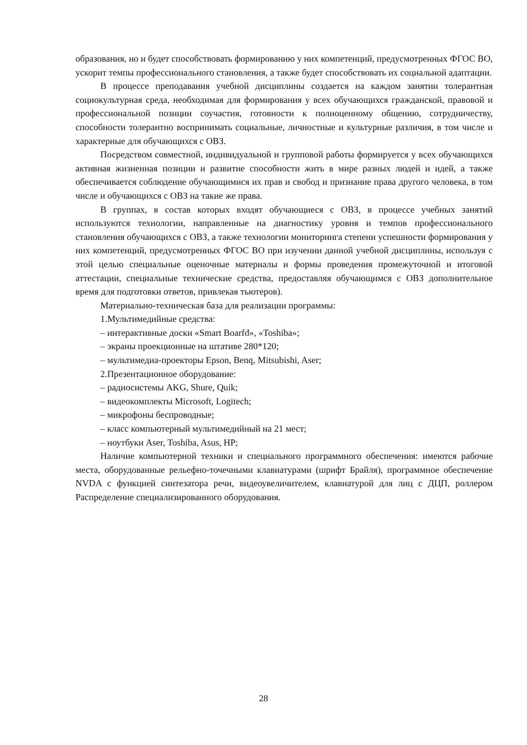образования, но и будет способствовать формированию у них компетенций, предусмотренных ФГОС ВО, ускорит темпы профессионального становления, а также будет способствовать их социальной адаптации.
В процессе преподавания учебной дисциплины создается на каждом занятии толерантная социокультурная среда, необходимая для формирования у всех обучающихся гражданской, правовой и профессиональной позиции соучастия, готовности к полноценному общению, сотрудничеству, способности толерантно воспринимать социальные, личностные и культурные различия, в том числе и характерные для обучающихся с ОВЗ.
Посредством совместной, индивидуальной и групповой работы формируется у всех обучающихся активная жизненная позиции и развитие способности жить в мире разных людей и идей, а также обеспечивается соблюдение обучающимися их прав и свобод и признание права другого человека, в том числе и обучающихся с ОВЗ на такие же права.
В группах, в состав которых входят обучающиеся с ОВЗ, в процессе учебных занятий используются технологии, направленные на диагностику уровня и темпов профессионального становления обучающихся с ОВЗ, а также технологии мониторинга степени успешности формирования у них компетенций, предусмотренных ФГОС ВО при изучении данной учебной дисциплины, используя с этой целью специальные оценочные материалы и формы проведения промежуточной и итоговой аттестации, специальные технические средства, предоставляя обучающимся с ОВЗ дополнительное время для подготовки ответов, привлекая тьютеров).
Материально-техническая база для реализации программы:
1.Мультимедийные средства:
– интерактивные доски «Smart Boarfd», «Toshiba»;
– экраны проекционные на штативе 280*120;
– мультимедиа-проекторы Epson, Benq, Mitsubishi, Aser;
2.Презентационное оборудование:
– радиосистемы AKG, Shure, Quik;
– видеокомплекты Microsoft, Logitech;
– микрофоны беспроводные;
– класс компьютерный мультимедийный на 21 мест;
– ноутбуки Aser, Toshiba, Asus, HP;
Наличие компьютерной техники и специального программного обеспечения: имеются рабочие места, оборудованные рельефно-точечными клавиатурами (шрифт Брайля), программное обеспечение NVDA с функцией синтезатора речи, видеоувеличителем, клавиатурой для лиц с ДЦП, роллером Распределение специализированного оборудования.
28